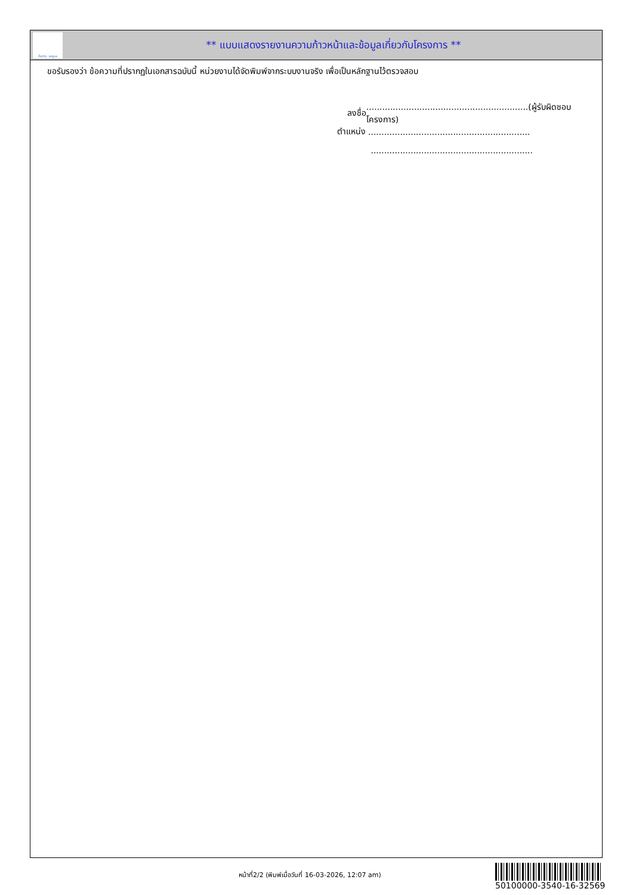ทั้งชีวิต..เราดูแล
** แบบแสดงรายงานความก้าวหน้าและข้อมูลเกี่ยวกับโครงการ **
ขอรับรองว่า ข้อความที่ปรากฏในเอกสารฉบับนี้ หน่วยงานได้จัดพิมพ์จากระบบงานจริง เพื่อเป็นหลักฐานไว้ตรวจสอบ
ลงชื่อ.............................................................(ผู้รับผิดชอบโครงการ)
ตำแหน่ง .............................................................
.............................................................
หน้าที่2/2 (พิมพ์เมื่อวันที่ 16-03-2026, 12:07 am)
50100000-3540-16-32569